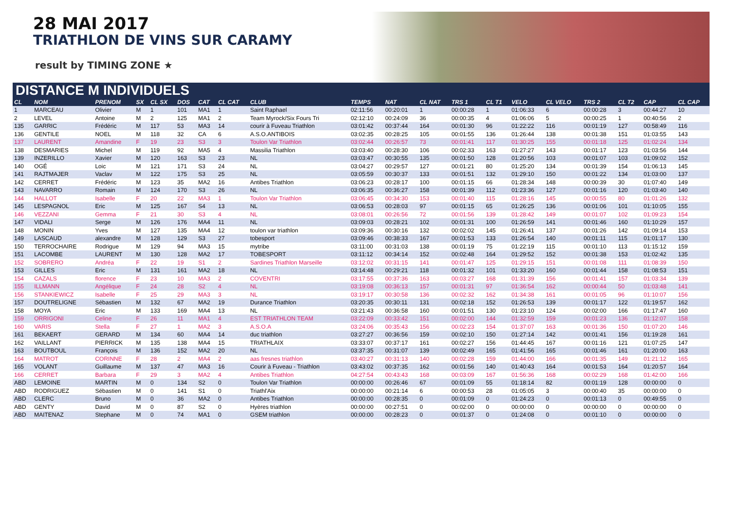28 MAI 2017
TRIATHLON DE VINS SUR CARAMY
result by TIMING ZONE ★
DISTANCE M INDIVIDUELS
| CL | NOM | PRENOM | SX | CL SX | DOS | CAT | CL CAT | CLUB | TEMPS | NAT | CL NAT | TRS 1 | CL T1 | VELO | CL VELO | TRS 2 | CL T2 | CAP | CL CAP |
| --- | --- | --- | --- | --- | --- | --- | --- | --- | --- | --- | --- | --- | --- | --- | --- | --- | --- | --- | --- |
| 1 | MARCEAU | Olivier | M | 1 | 101 | MA1 | 1 | Saint Raphael | 02:11:56 | 00:20:01 | 1 | 00:00:28 | 1 | 01:06:33 | 6 | 00:00:28 | 3 | 00:44:27 | 10 |
| 2 | LEVEL | Antoine | M | 2 | 125 | MA1 | 2 | Team Myrock/Six Fours Tri | 02:12:10 | 00:24:09 | 36 | 00:00:35 | 4 | 01:06:06 | 5 | 00:00:25 | 1 | 00:40:56 | 2 |
| 135 | GARRIC | Frédéric | M | 117 | 53 | MA3 | 14 | courir à Fuveau Triathlon | 03:01:42 | 00:37:44 | 164 | 00:01:30 | 96 | 01:22:22 | 116 | 00:01:19 | 127 | 00:58:49 | 116 |
| 136 | GENTILE | NOEL | M | 118 | 32 | CA | 6 | A.S.O.ANTIBOIS | 03:02:35 | 00:28:25 | 105 | 00:01:55 | 136 | 01:26:44 | 138 | 00:01:38 | 151 | 01:03:55 | 143 |
| 137 | LAURENT | Amandine | F | 19 | 23 | S3 | 3 | Toulon Var Triathlon | 03:02:44 | 00:26:57 | 73 | 00:01:41 | 117 | 01:30:25 | 155 | 00:01:18 | 125 | 01:02:24 | 134 |
| 138 | DESMARIES | Michel | M | 119 | 92 | MA5 | 4 | Massilia Triathlon | 03:03:40 | 00:28:30 | 106 | 00:02:33 | 163 | 01:27:27 | 143 | 00:01:17 | 123 | 01:03:56 | 144 |
| 139 | INZERILLO | Xavier | M | 120 | 163 | S3 | 23 | NL | 03:03:47 | 00:30:55 | 135 | 00:01:50 | 128 | 01:20:56 | 103 | 00:01:07 | 103 | 01:09:02 | 152 |
| 140 | OGÉ | Loic | M | 121 | 171 | S3 | 24 | NL | 03:04:27 | 00:29:57 | 127 | 00:01:21 | 80 | 01:25:20 | 134 | 00:01:39 | 154 | 01:06:13 | 145 |
| 141 | RAJTMAJER | Vaclav | M | 122 | 175 | S3 | 25 | NL | 03:05:59 | 00:30:37 | 133 | 00:01:51 | 132 | 01:29:10 | 150 | 00:01:22 | 134 | 01:03:00 | 137 |
| 142 | CERRET | Frédéric | M | 123 | 35 | MA2 | 16 | Antibes Triathlon | 03:06:23 | 00:28:17 | 100 | 00:01:15 | 66 | 01:28:34 | 148 | 00:00:39 | 30 | 01:07:40 | 149 |
| 143 | NAVARRO | Romain | M | 124 | 170 | S3 | 26 | NL | 03:06:35 | 00:36:27 | 158 | 00:01:39 | 112 | 01:23:36 | 127 | 00:01:16 | 120 | 01:03:40 | 140 |
| 144 | HALLOT | Isabelle | F | 20 | 22 | MA3 | 1 | Toulon Var Triathlon | 03:06:45 | 00:34:30 | 153 | 00:01:40 | 115 | 01:28:16 | 145 | 00:00:55 | 80 | 01:01:26 | 132 |
| 145 | LESPAGNOL | Eric | M | 125 | 167 | S4 | 13 | NL | 03:06:53 | 00:28:03 | 97 | 00:01:15 | 65 | 01:26:25 | 136 | 00:01:06 | 101 | 01:10:05 | 155 |
| 146 | VEZZANI | Gemma | F | 21 | 30 | S3 | 4 | NL | 03:08:01 | 00:26:56 | 72 | 00:01:56 | 139 | 01:28:42 | 149 | 00:01:07 | 102 | 01:09:23 | 154 |
| 147 | VIDALI | Serge | M | 126 | 176 | MA4 | 11 | NL | 03:09:03 | 00:28:21 | 102 | 00:01:31 | 100 | 01:26:59 | 141 | 00:01:46 | 160 | 01:10:29 | 157 |
| 148 | MONIN | Yves | M | 127 | 135 | MA4 | 12 | toulon var triathlon | 03:09:36 | 00:30:16 | 132 | 00:02:02 | 145 | 01:26:41 | 137 | 00:01:26 | 142 | 01:09:14 | 153 |
| 149 | LASCAUD | alexandre | M | 128 | 129 | S3 | 27 | tobesport | 03:09:46 | 00:38:33 | 167 | 00:01:53 | 133 | 01:26:54 | 140 | 00:01:11 | 115 | 01:01:17 | 130 |
| 150 | TERROCHAIRE | Rodrigue | M | 129 | 94 | MA3 | 15 | mytribe | 03:11:00 | 00:31:03 | 138 | 00:01:19 | 75 | 01:22:19 | 115 | 00:01:10 | 113 | 01:15:12 | 159 |
| 151 | LACOMBE | LAURENT | M | 130 | 128 | MA2 | 17 | TOBESPORT | 03:11:12 | 00:34:14 | 152 | 00:02:48 | 164 | 01:29:52 | 152 | 00:01:38 | 153 | 01:02:42 | 135 |
| 152 | SOBRERO | Andréa | F | 22 | 19 | S1 | 2 | Sardines Triathlon Marseille | 03:12:02 | 00:31:15 | 141 | 00:01:47 | 125 | 01:29:15 | 151 | 00:01:08 | 111 | 01:08:39 | 150 |
| 153 | GILLES | Eric | M | 131 | 161 | MA2 | 18 | NL | 03:14:48 | 00:29:21 | 118 | 00:01:32 | 101 | 01:33:20 | 160 | 00:01:44 | 158 | 01:08:53 | 151 |
| 154 | CAZALS | florence | F | 23 | 10 | MA3 | 2 | COVENTRI | 03:17:55 | 00:37:36 | 163 | 00:03:27 | 168 | 01:31:39 | 156 | 00:01:41 | 157 | 01:03:34 | 139 |
| 155 | ILLMANN | Angélique | F | 24 | 28 | S2 | 4 | NL | 03:19:08 | 00:36:13 | 157 | 00:01:31 | 97 | 01:36:54 | 162 | 00:00:44 | 50 | 01:03:48 | 141 |
| 156 | STANKIEWICZ | Isabelle | F | 25 | 29 | MA3 | 3 | NL | 03:19:17 | 00:30:58 | 136 | 00:02:32 | 162 | 01:34:38 | 161 | 00:01:05 | 96 | 01:10:07 | 156 |
| 157 | DOUTRELIGNE | Sébastien | M | 132 | 67 | MA2 | 19 | Durance Triathlon | 03:20:35 | 00:30:11 | 131 | 00:02:18 | 152 | 01:26:53 | 139 | 00:01:17 | 122 | 01:19:57 | 162 |
| 158 | MOYA | Eric | M | 133 | 169 | MA4 | 13 | NL | 03:21:43 | 00:36:58 | 160 | 00:01:51 | 130 | 01:23:10 | 124 | 00:02:00 | 166 | 01:17:47 | 160 |
| 159 | ORRIGONI | Celine | F | 26 | 11 | MA1 | 4 | EST TRIATHLON TEAM | 03:22:09 | 00:33:42 | 151 | 00:02:00 | 144 | 01:32:59 | 159 | 00:01:23 | 136 | 01:12:07 | 158 |
| 160 | VARIS | Stella | F | 27 | 1 | MA2 | 3 | A.S.O.A | 03:24:06 | 00:35:43 | 156 | 00:02:23 | 154 | 01:37:07 | 163 | 00:01:36 | 150 | 01:07:20 | 146 |
| 161 | BEKAERT | GERARD | M | 134 | 60 | MA4 | 14 | duc triathlon | 03:27:27 | 00:36:56 | 159 | 00:02:10 | 150 | 01:27:14 | 142 | 00:01:41 | 156 | 01:19:28 | 161 |
| 162 | VAILLANT | PIERRICK | M | 135 | 138 | MA4 | 15 | TRIATHLAIX | 03:33:07 | 00:37:17 | 161 | 00:02:27 | 156 | 01:44:45 | 167 | 00:01:16 | 121 | 01:07:25 | 147 |
| 163 | BOUTBOUL | François | M | 136 | 152 | MA2 | 20 | NL | 03:37:35 | 00:31:07 | 139 | 00:02:49 | 165 | 01:41:56 | 165 | 00:01:46 | 161 | 01:20:00 | 163 |
| 164 | MATROT | CORINNE | F | 28 | 2 | MA4 | 2 | aas fresnes triathlon | 03:40:27 | 00:31:13 | 140 | 00:02:28 | 159 | 01:44:00 | 166 | 00:01:35 | 149 | 01:21:12 | 165 |
| 165 | VOLANT | Guillaume | M | 137 | 47 | MA3 | 16 | Courir à Fuveau - Triathlon | 03:43:02 | 00:37:35 | 162 | 00:01:56 | 140 | 01:40:43 | 164 | 00:01:53 | 164 | 01:20:57 | 164 |
| 166 | CERRET | Barbara | F | 29 | 3 | MA2 | 4 | Antibes Triathlon | 04:27:54 | 00:43:43 | 168 | 00:03:09 | 167 | 01:56:36 | 168 | 00:02:29 | 168 | 01:42:00 | 166 |
| ABD | LEMOINE | MARTIN | M | 0 | 134 | S2 | 0 | Toulon Var Triathlon | 00:00:00 | 00:26:46 | 67 | 00:01:09 | 55 | 01:18:14 | 82 | 00:01:19 | 128 | 00:00:00 | 0 |
| ABD | RODRIGUEZ | Sébastien | M | 0 | 141 | S1 | 0 | Triathl'Aix | 00:00:00 | 00:21:14 | 6 | 00:00:53 | 28 | 01:05:05 | 3 | 00:00:40 | 35 | 00:00:00 | 0 |
| ABD | CLERC | Bruno | M | 0 | 36 | MA2 | 0 | Antibes Triathlon | 00:00:00 | 00:28:35 | 0 | 00:01:09 | 0 | 01:24:23 | 0 | 00:01:13 | 0 | 00:49:55 | 0 |
| ABD | GENTY | David | M | 0 | 87 | S2 | 0 | Hyères triathlon | 00:00:00 | 00:27:51 | 0 | 00:02:00 | 0 | 00:00:00 | 0 | 00:00:00 | 0 | 00:00:00 | 0 |
| ABD | MAITENAZ | Stephane | M | 0 | 74 | MA1 | 0 | GSEM triathlon | 00:00:00 | 00:28:23 | 0 | 00:01:37 | 0 | 01:24:08 | 0 | 00:01:10 | 0 | 00:00:00 | 0 |